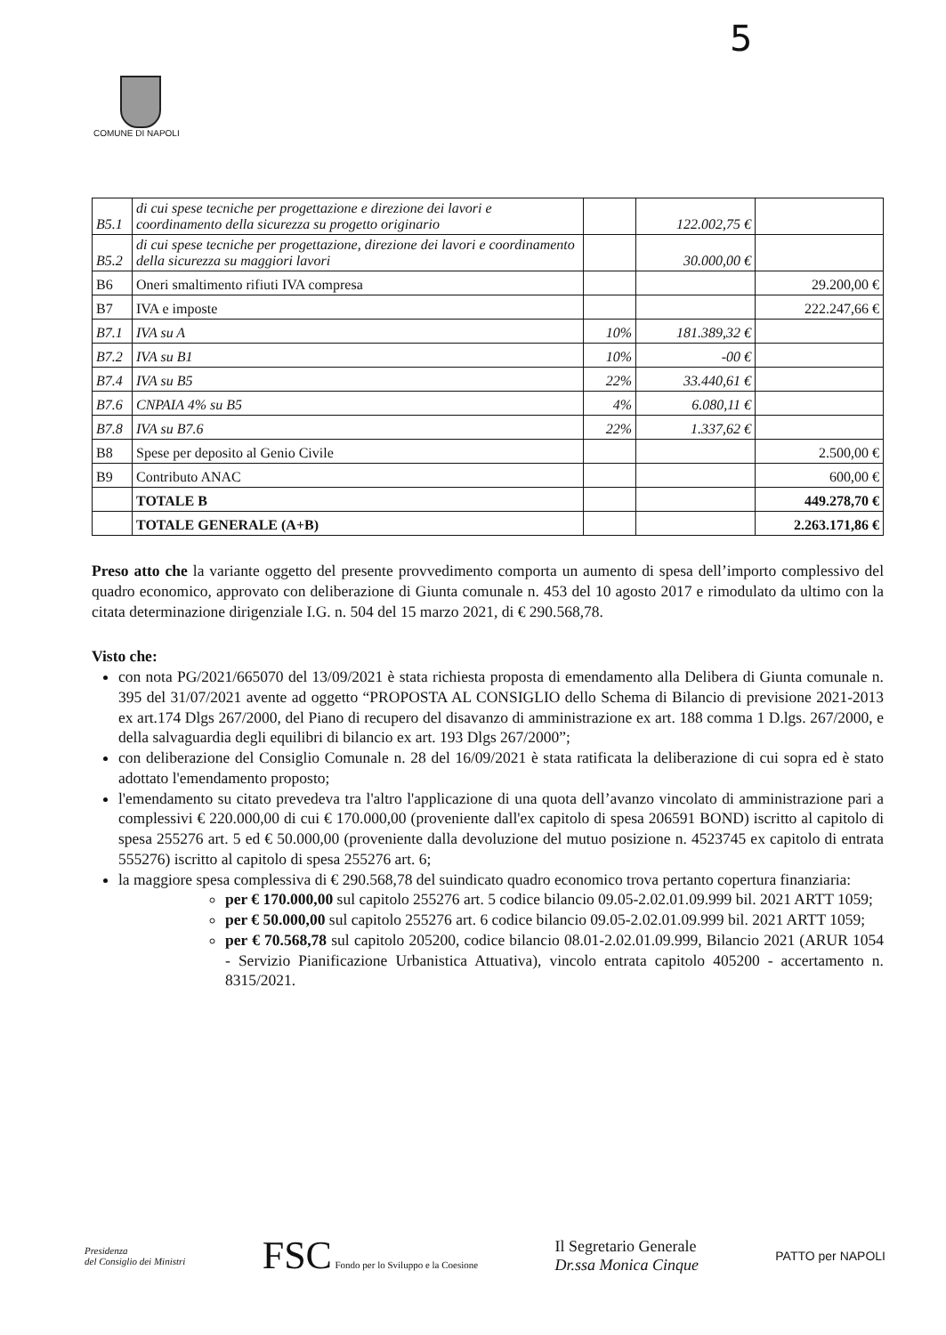5
COMUNE DI NAPOLI
| B5.1 | di cui spese tecniche per progettazione e direzione dei lavori e coordinamento della sicurezza su progetto originario | | 122.002,75 € | |
| B5.2 | di cui spese tecniche per progettazione, direzione dei lavori e coordinamento della sicurezza su maggiori lavori | | 30.000,00 € | |
| B6 | Oneri smaltimento rifiuti IVA compresa | | | 29.200,00 € |
| B7 | IVA e imposte | | | 222.247,66 € |
| B7.1 | IVA su A | 10% | 181.389,32 € | |
| B7.2 | IVA su B1 | 10% | -00 € | |
| B7.4 | IVA su B5 | 22% | 33.440,61 € | |
| B7.6 | CNPAIA 4% su B5 | 4% | 6.080,11 € | |
| B7.8 | IVA su B7.6 | 22% | 1.337,62 € | |
| B8 | Spese per deposito al Genio Civile | | | 2.500,00 € |
| B9 | Contributo ANAC | | | 600,00 € |
| | TOTALE B | | | 449.278,70 € |
| | TOTALE GENERALE (A+B) | | | 2.263.171,86 € |
Preso atto che la variante oggetto del presente provvedimento comporta un aumento di spesa dell’importo complessivo del quadro economico, approvato con deliberazione di Giunta comunale n. 453 del 10 agosto 2017 e rimodulato da ultimo con la citata determinazione dirigenziale I.G. n. 504 del 15 marzo 2021, di € 290.568,78.
Visto che:
con nota PG/2021/665070 del 13/09/2021 è stata richiesta proposta di emendamento alla Delibera di Giunta comunale n. 395 del 31/07/2021 avente ad oggetto “PROPOSTA AL CONSIGLIO dello Schema di Bilancio di previsione 2021-2013 ex art.174 Dlgs 267/2000, del Piano di recupero del disavanzo di amministrazione ex art. 188 comma 1 D.lgs. 267/2000, e della salvaguardia degli equilibri di bilancio ex art. 193 Dlgs 267/2000”;
con deliberazione del Consiglio Comunale n. 28 del 16/09/2021 è stata ratificata la deliberazione di cui sopra ed è stato adottato l'emendamento proposto;
l'emendamento su citato prevedeva tra l'altro l'applicazione di una quota dell’avanzo vincolato di amministrazione pari a complessivi € 220.000,00 di cui € 170.000,00 (proveniente dall'ex capitolo di spesa 206591 BOND) iscritto al capitolo di spesa 255276 art. 5 ed € 50.000,00 (proveniente dalla devoluzione del mutuo posizione n. 4523745 ex capitolo di entrata 555276) iscritto al capitolo di spesa 255276 art. 6;
la maggiore spesa complessiva di € 290.568,78 del suindicato quadro economico trova pertanto copertura finanziaria:
per € 170.000,00 sul capitolo 255276 art. 5 codice bilancio 09.05-2.02.01.09.999 bil. 2021 ARTT 1059;
per € 50.000,00 sul capitolo 255276 art. 6 codice bilancio 09.05-2.02.01.09.999 bil. 2021 ARTT 1059;
per € 70.568,78 sul capitolo 205200, codice bilancio 08.01-2.02.01.09.999, Bilancio 2021 (ARUR 1054 - Servizio Pianificazione Urbanistica Attuativa), vincolo entrata capitolo 405200 - accertamento n. 8315/2021.
Presidenza
del Consiglio dei Ministri
FSC Fondo per lo Sviluppo e la Coesione
Il Segretario Generale
Dr.ssa Monica Cinque
PATTO per NAPOLI